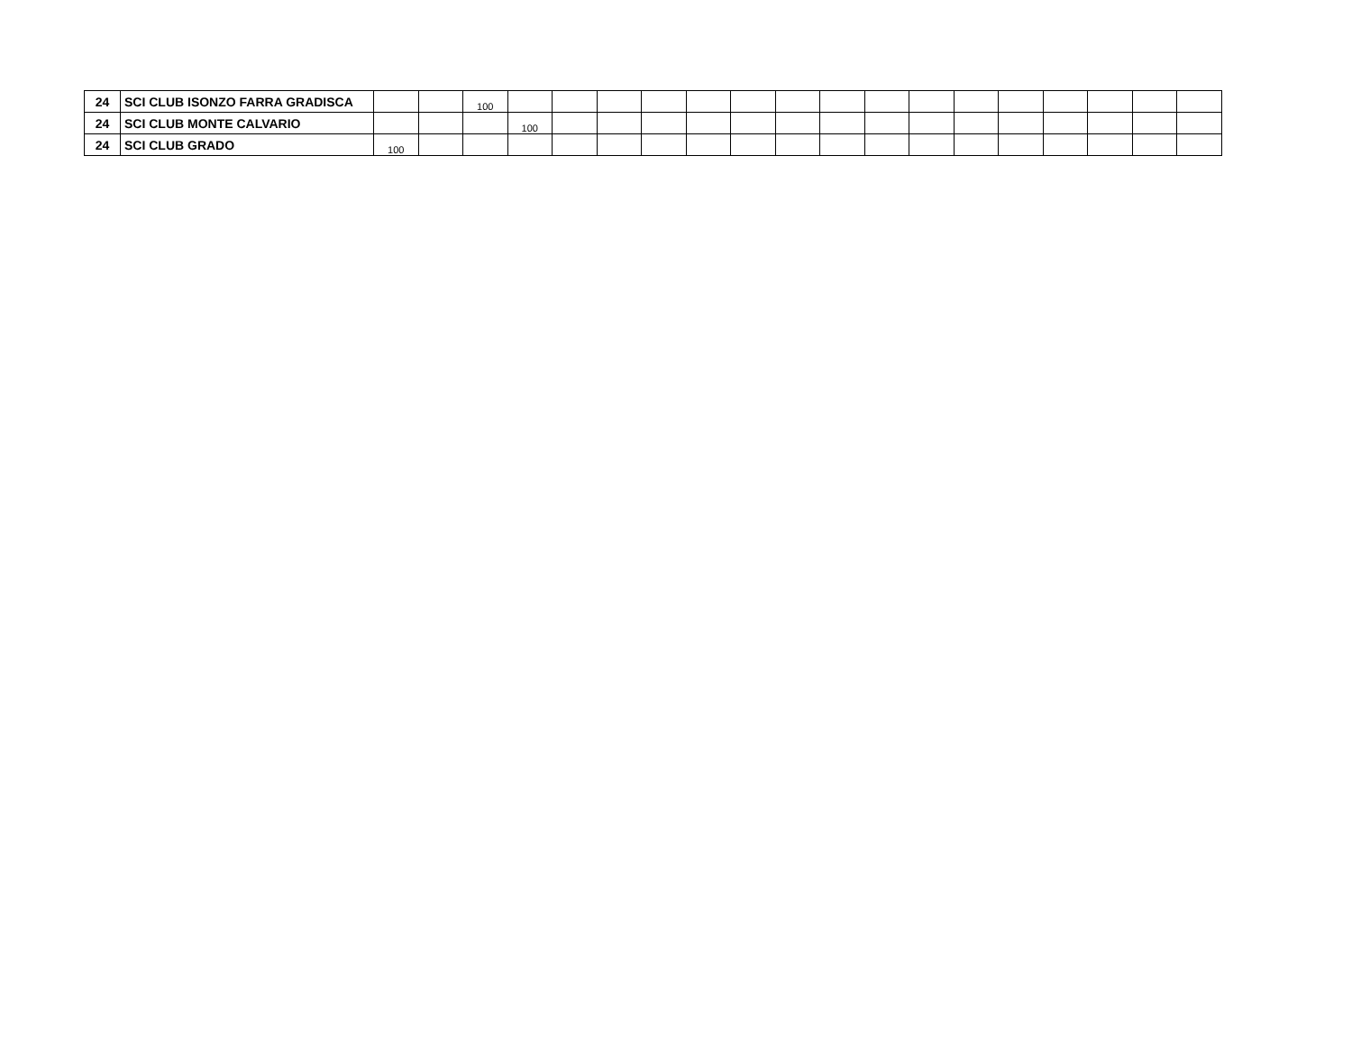| 24 | SCI CLUB ISONZO FARRA GRADISCA | | | 100 | | | | | | | | | | | | | | | | |
| 24 | SCI CLUB MONTE CALVARIO | | | | 100 | | | | | | | | | | | | | | | |
| 24 | SCI CLUB GRADO | 100 | | | | | | | | | | | | | | | | | | |